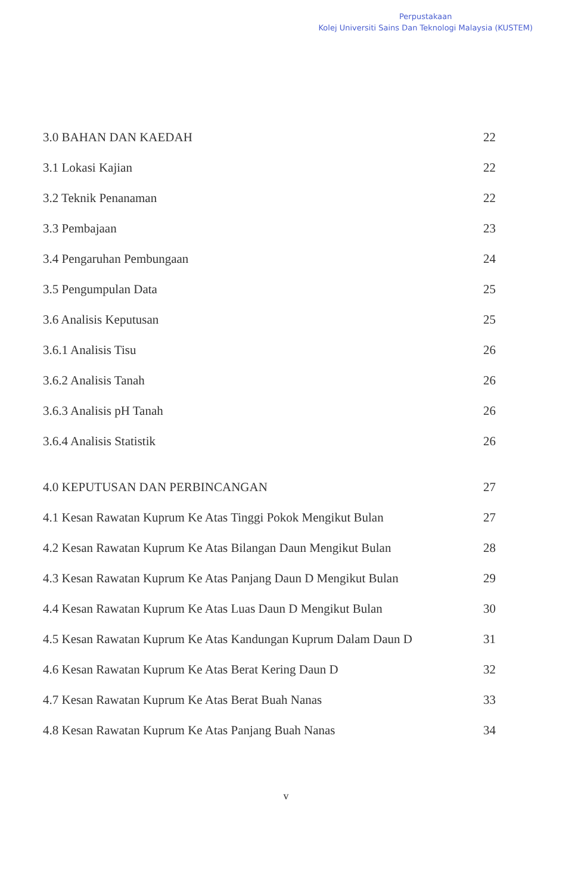Perpustakaan
Kolej Universiti Sains Dan Teknologi Malaysia (KUSTEM)
3.0 BAHAN DAN KAEDAH 22
3.1 Lokasi Kajian 22
3.2 Teknik Penanaman 22
3.3 Pembajaan 23
3.4 Pengaruhan Pembungaan 24
3.5 Pengumpulan Data 25
3.6 Analisis Keputusan 25
3.6.1 Analisis Tisu 26
3.6.2 Analisis Tanah 26
3.6.3 Analisis pH Tanah 26
3.6.4 Analisis Statistik 26
4.0 KEPUTUSAN DAN PERBINCANGAN 27
4.1 Kesan Rawatan Kuprum Ke Atas Tinggi Pokok Mengikut Bulan 27
4.2 Kesan Rawatan Kuprum Ke Atas Bilangan Daun Mengikut Bulan 28
4.3 Kesan Rawatan Kuprum Ke Atas Panjang Daun D Mengikut Bulan 29
4.4 Kesan Rawatan Kuprum Ke Atas Luas Daun D Mengikut Bulan 30
4.5 Kesan Rawatan Kuprum Ke Atas Kandungan Kuprum Dalam Daun D 31
4.6 Kesan Rawatan Kuprum Ke Atas Berat Kering Daun D 32
4.7 Kesan Rawatan Kuprum Ke Atas Berat Buah Nanas 33
4.8 Kesan Rawatan Kuprum Ke Atas Panjang Buah Nanas 34
v